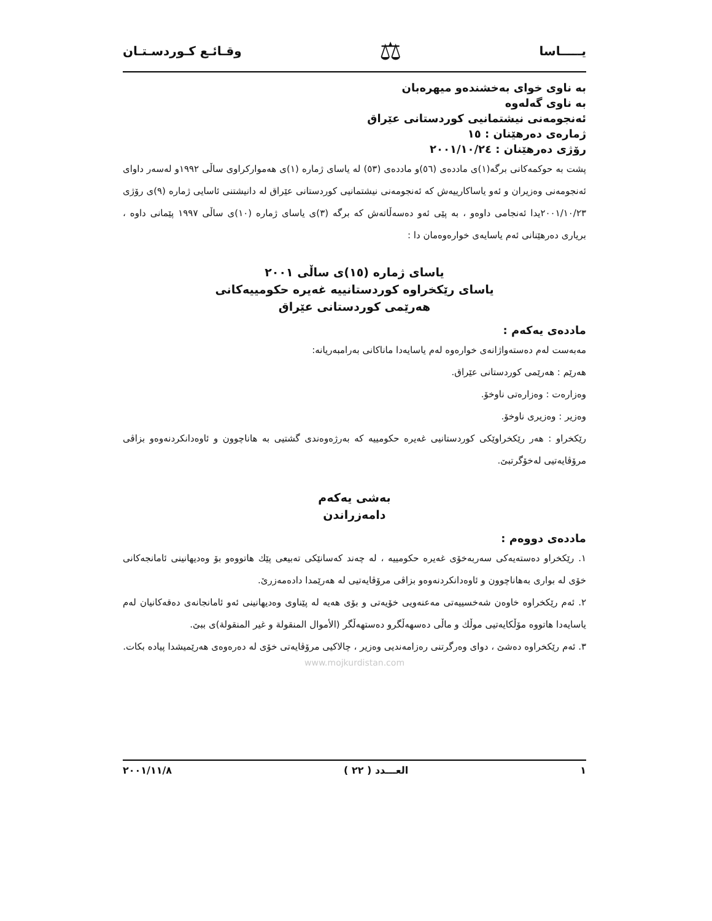يـــــاسا ⚖ وقـائـع كـوردسـتـان
بە ناوی خوای بەخشندەو میهرەبان
بە ناوی گەلەوە
ئەنجومەنی نیشتمانیی كوردستانی عێراق
ژمارەی دەرهێنان : ١٥
رۆژی دەرهێنان : ٢٠٠١/١٠/٢٤
پشت بە حوكمەكانی برگە(١)ی ماددەی (٥٦)و ماددەی (٥٣) لە یاسای ژمارە (١)ی هەمواركراوی ساڵی ١٩٩٢و لەسەر داوای ئەنجومەنی وەزیران و ئەو یاساكارییەش كە ئەنجومەنی نیشتمانیی كوردستانی عێراق لە دانیشتنی ئاسایی ژمارە (٩)ی رۆژی ٢٠٠١/١٠/٢٣یدا ئەنجامی داوەو ، بە پێی ئەو دەسەڵاتەش كە برگە (٣)ی یاسای ژمارە (١٠)ی ساڵی ١٩٩٧ پێمانی داوە ، بریاری دەرهێنانی ئەم یاسایەی خوارەوەمان دا :
یاسای ژمارە (١٥)ی ساڵی ٢٠٠١
یاسای رێكخراوە كوردستانییە غەیرە حكومییەكانی
هەرێمی كوردستانی عێراق
ماددەی یەكەم :
مەبەست لەم دەستەواژانەی خوارەوە لەم یاسایەدا ماناكانی بەرامبەریانە:
هەرێم : هەرێمی كوردستانی عێراق.
وەزارەت : وەزارەتی ناوخۆ.
وەزیر : وەزیری ناوخۆ.
رێكخراو : هەر رێكخراوێكی كوردستانیی غەیرە حكومییە كە بەرژەوەندی گشتیی بە هاناچوون و ئاوەدانكردنەوەو بزاڤی مرۆڤایەتیی لەخۆگرتبێ.
بەشی یەكەم
دامەزراندن
ماددەی دووەم :
١. رێكخراو دەستەیەكی سەربەخۆی غەیرە حكومییە ، لە چەند كەسانێكی تەبیعی پێك هاتووەو بۆ وەدیهانینی ئامانجەكانی خۆی لە بواری بەهاناچوون و ئاوەدانكردنەوەو بزاڤی مرۆڤایەتیی لە هەرێمدا دادەمەزرێ.
٢. ئەم رێكخراوە خاوەن شەخسییەتی مەعنەویی خۆیەتی و بۆی هەیە لە پێناوی وەدیهانینی ئەو ئامانجانەی دەقەكانیان لەم یاسایەدا هاتووە مۆڵكایەتیی موڵك و ماڵی دەسهەڵگرو دەستهەڵگر (الأموال المنقولة و غير المنقولة)ی ببێ.
٣. ئەم رێكخراوە دەشێ ، دوای وەرگرتنی رەزامەندیی وەزیر ، چالاكیی مرۆڤایەتی خۆی لە دەرەوەی هەرێمیشدا پیادە بكات.
www.mojkurdistan.com
١ العـــدد ( ٢٢ ) ٢٠٠١/١١/٨